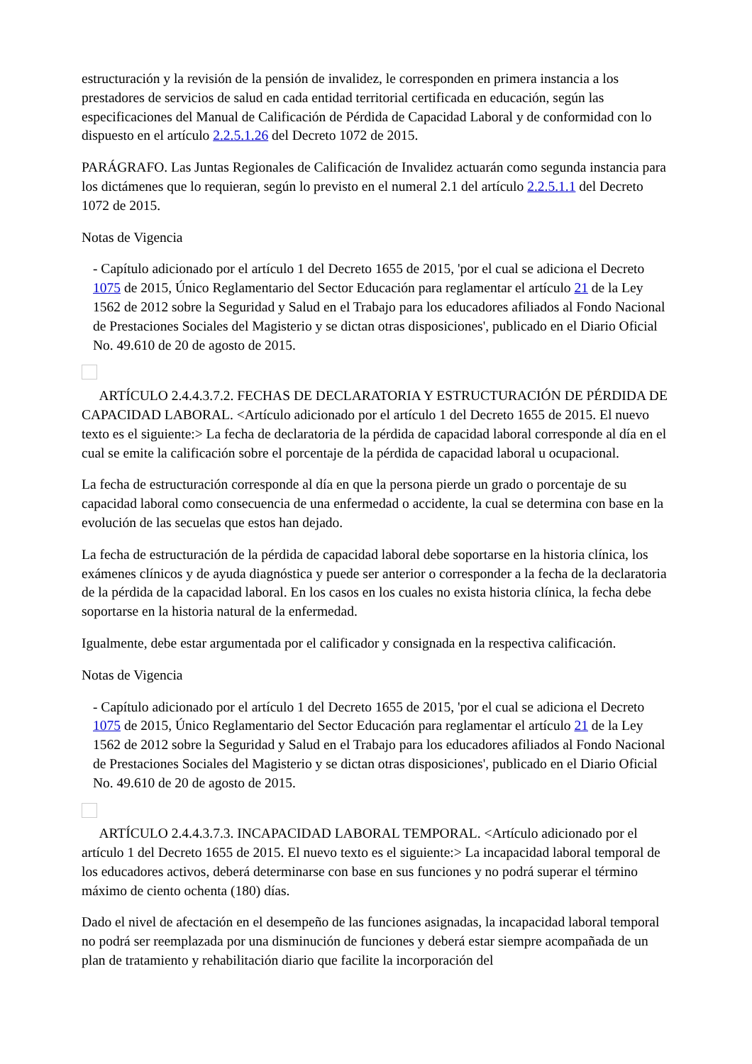estructuración y la revisión de la pensión de invalidez, le corresponden en primera instancia a los prestadores de servicios de salud en cada entidad territorial certificada en educación, según las especificaciones del Manual de Calificación de Pérdida de Capacidad Laboral y de conformidad con lo dispuesto en el artículo 2.2.5.1.26 del Decreto 1072 de 2015.
PARÁGRAFO. Las Juntas Regionales de Calificación de Invalidez actuarán como segunda instancia para los dictámenes que lo requieran, según lo previsto en el numeral 2.1 del artículo 2.2.5.1.1 del Decreto 1072 de 2015.
Notas de Vigencia
- Capítulo adicionado por el artículo 1 del Decreto 1655 de 2015, 'por el cual se adiciona el Decreto 1075 de 2015, Único Reglamentario del Sector Educación para reglamentar el artículo 21 de la Ley 1562 de 2012 sobre la Seguridad y Salud en el Trabajo para los educadores afiliados al Fondo Nacional de Prestaciones Sociales del Magisterio y se dictan otras disposiciones', publicado en el Diario Oficial No. 49.610 de 20 de agosto de 2015.
ARTÍCULO 2.4.4.3.7.2. FECHAS DE DECLARATORIA Y ESTRUCTURACIÓN DE PÉRDIDA DE CAPACIDAD LABORAL. <Artículo adicionado por el artículo 1 del Decreto 1655 de 2015. El nuevo texto es el siguiente:> La fecha de declaratoria de la pérdida de capacidad laboral corresponde al día en el cual se emite la calificación sobre el porcentaje de la pérdida de capacidad laboral u ocupacional.
La fecha de estructuración corresponde al día en que la persona pierde un grado o porcentaje de su capacidad laboral como consecuencia de una enfermedad o accidente, la cual se determina con base en la evolución de las secuelas que estos han dejado.
La fecha de estructuración de la pérdida de capacidad laboral debe soportarse en la historia clínica, los exámenes clínicos y de ayuda diagnóstica y puede ser anterior o corresponder a la fecha de la declaratoria de la pérdida de la capacidad laboral. En los casos en los cuales no exista historia clínica, la fecha debe soportarse en la historia natural de la enfermedad.
Igualmente, debe estar argumentada por el calificador y consignada en la respectiva calificación.
Notas de Vigencia
- Capítulo adicionado por el artículo 1 del Decreto 1655 de 2015, 'por el cual se adiciona el Decreto 1075 de 2015, Único Reglamentario del Sector Educación para reglamentar el artículo 21 de la Ley 1562 de 2012 sobre la Seguridad y Salud en el Trabajo para los educadores afiliados al Fondo Nacional de Prestaciones Sociales del Magisterio y se dictan otras disposiciones', publicado en el Diario Oficial No. 49.610 de 20 de agosto de 2015.
ARTÍCULO 2.4.4.3.7.3. INCAPACIDAD LABORAL TEMPORAL. <Artículo adicionado por el artículo 1 del Decreto 1655 de 2015. El nuevo texto es el siguiente:> La incapacidad laboral temporal de los educadores activos, deberá determinarse con base en sus funciones y no podrá superar el término máximo de ciento ochenta (180) días.
Dado el nivel de afectación en el desempeño de las funciones asignadas, la incapacidad laboral temporal no podrá ser reemplazada por una disminución de funciones y deberá estar siempre acompañada de un plan de tratamiento y rehabilitación diario que facilite la incorporación del